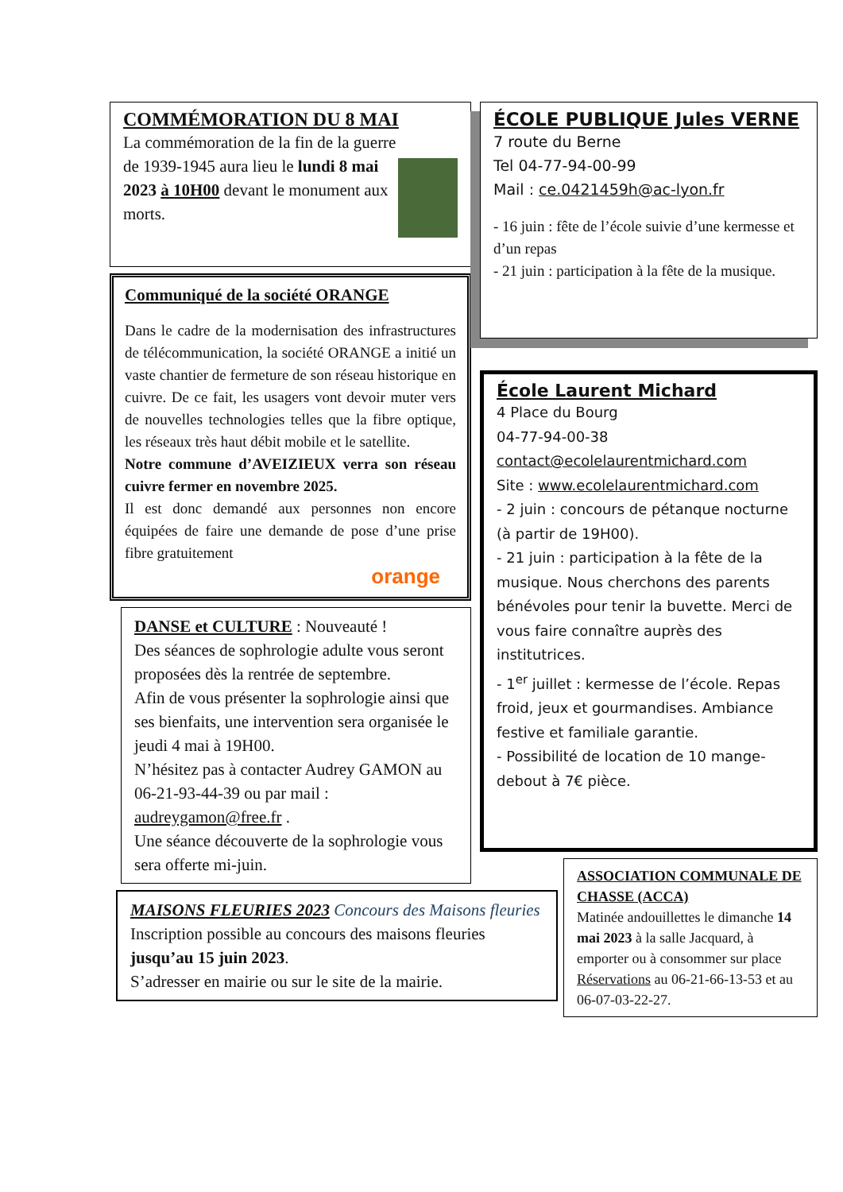COMMÉMORATION DU 8 MAI
La commémoration de la fin de la guerre de 1939-1945 aura lieu le lundi 8 mai 2023 à 10H00 devant le monument aux morts.
Communiqué de la société ORANGE
Dans le cadre de la modernisation des infrastructures de télécommunication, la société ORANGE a initié un vaste chantier de fermeture de son réseau historique en cuivre. De ce fait, les usagers vont devoir muter vers de nouvelles technologies telles que la fibre optique, les réseaux très haut débit mobile et le satellite.
Notre commune d’AVEIZIEUX verra son réseau cuivre fermer en novembre 2025.
Il est donc demandé aux personnes non encore équipées de faire une demande de pose d’une prise fibre gratuitement
orange
DANSE et CULTURE : Nouveauté !
Des séances de sophrologie adulte vous seront proposées dès la rentrée de septembre.
Afin de vous présenter la sophrologie ainsi que ses bienfaits, une intervention sera organisée le jeudi 4 mai à 19H00.
N’hésitez pas à contacter Audrey GAMON au 06-21-93-44-39 ou par mail : audreygamon@free.fr .
Une séance découverte de la sophrologie vous sera offerte mi-juin.
MAISONS FLEURIES 2023 Concours des Maisons fleuries
Inscription possible au concours des maisons fleuries jusqu’au 15 juin 2023.
S’adresser en mairie ou sur le site de la mairie.
ÉCOLE PUBLIQUE Jules VERNE
7 route du Berne
Tel 04-77-94-00-99
Mail : ce.0421459h@ac-lyon.fr
- 16 juin : fête de l’école suivie d’une kermesse et d’un repas
- 21 juin : participation à la fête de la musique.
École Laurent Michard
4 Place du Bourg
04-77-94-00-38
contact@ecolelaurentmichard.com
Site : www.ecolelaurentmichard.com
- 2 juin : concours de pétanque nocturne (à partir de 19H00).
- 21 juin : participation à la fête de la musique. Nous cherchons des parents bénévoles pour tenir la buvette. Merci de vous faire connaître auprès des institutrices.
- 1<sup>er</sup> juillet : kermesse de l’école. Repas froid, jeux et gourmandises. Ambiance festive et familiale garantie.
- Possibilité de location de 10 mange-debout à 7€ pièce.
ASSOCIATION COMMUNALE DE CHASSE (ACCA)
Matinée andouillettes le dimanche 14 mai 2023 à la salle Jacquard, à emporter ou à consommer sur place Réservations au 06-21-66-13-53 et au 06-07-03-22-27.